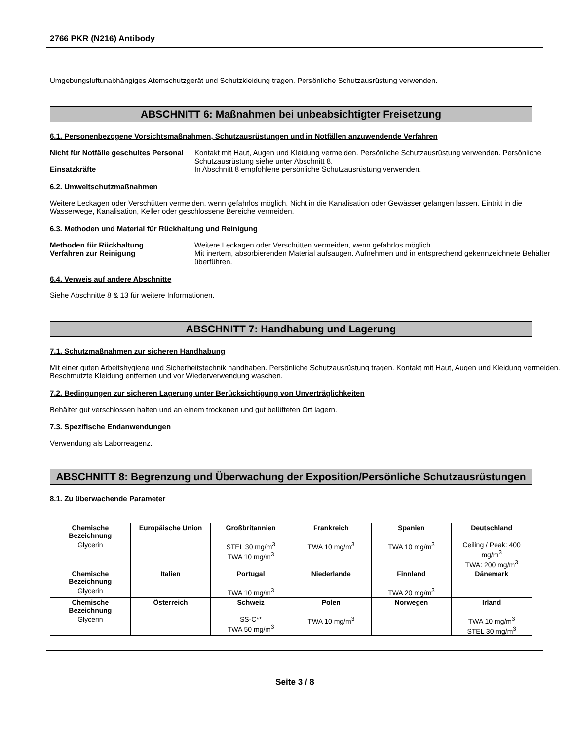2766 PKR (N216) Antibody
Umgebungsluftunabhängiges Atemschutzgerät und Schutzkleidung tragen. Persönliche Schutzausrüstung verwenden.
ABSCHNITT 6: Maßnahmen bei unbeabsichtigter Freisetzung
6.1. Personenbezogene Vorsichtsmaßnahmen, Schutzausrüstungen und in Notfällen anzuwendende Verfahren
Nicht für Notfälle geschultes Personal
Kontakt mit Haut, Augen und Kleidung vermeiden. Persönliche Schutzausrüstung verwenden. Persönliche Schutzausrüstung siehe unter Abschnitt 8.
Einsatzkräfte
In Abschnitt 8 empfohlene persönliche Schutzausrüstung verwenden.
6.2. Umweltschutzmaßnahmen
Weitere Leckagen oder Verschütten vermeiden, wenn gefahrlos möglich. Nicht in die Kanalisation oder Gewässer gelangen lassen. Eintritt in die Wasserwege, Kanalisation, Keller oder geschlossene Bereiche vermeiden.
6.3. Methoden und Material für Rückhaltung und Reinigung
Methoden für Rückhaltung
Weitere Leckagen oder Verschütten vermeiden, wenn gefahrlos möglich.
Verfahren zur Reinigung
Mit inertem, absorbierenden Material aufsaugen. Aufnehmen und in entsprechend gekennzeichnete Behälter überführen.
6.4. Verweis auf andere Abschnitte
Siehe Abschnitte 8 & 13 für weitere Informationen.
ABSCHNITT 7: Handhabung und Lagerung
7.1. Schutzmaßnahmen zur sicheren Handhabung
Mit einer guten Arbeitshygiene und Sicherheitstechnik handhaben. Persönliche Schutzausrüstung tragen. Kontakt mit Haut, Augen und Kleidung vermeiden. Beschmutzte Kleidung entfernen und vor Wiederverwendung waschen.
7.2. Bedingungen zur sicheren Lagerung unter Berücksichtigung von Unverträglichkeiten
Behälter gut verschlossen halten und an einem trockenen und gut belüfteten Ort lagern.
7.3. Spezifische Endanwendungen
Verwendung als Laborreagenz.
ABSCHNITT 8: Begrenzung und Überwachung der Exposition/Persönliche Schutzausrüstungen
8.1. Zu überwachende Parameter
| Chemische Bezeichnung | Europäische Union | Großbritannien | Frankreich | Spanien | Deutschland |
| --- | --- | --- | --- | --- | --- |
| Glycerin | | STEL 30 mg/m<sup>3</sup> TWA 10 mg/m<sup>3</sup> | TWA 10 mg/m<sup>3</sup> | TWA 10 mg/m<sup>3</sup> | Ceiling / Peak: 400 mg/m<sup>3</sup> TWA: 200 mg/m<sup>3</sup> |
| Chemische Bezeichnung | Italien | Portugal | Niederlande | Finnland | Dänemark |
| Glycerin | | TWA 10 mg/m<sup>3</sup> | | TWA 20 mg/m<sup>3</sup> | |
| Chemische Bezeichnung | Österreich | Schweiz | Polen | Norwegen | Irland |
| Glycerin | | SS-C** TWA 50 mg/m<sup>3</sup> | TWA 10 mg/m<sup>3</sup> | | TWA 10 mg/m<sup>3</sup> STEL 30 mg/m<sup>3</sup> |
Seite 3 / 8